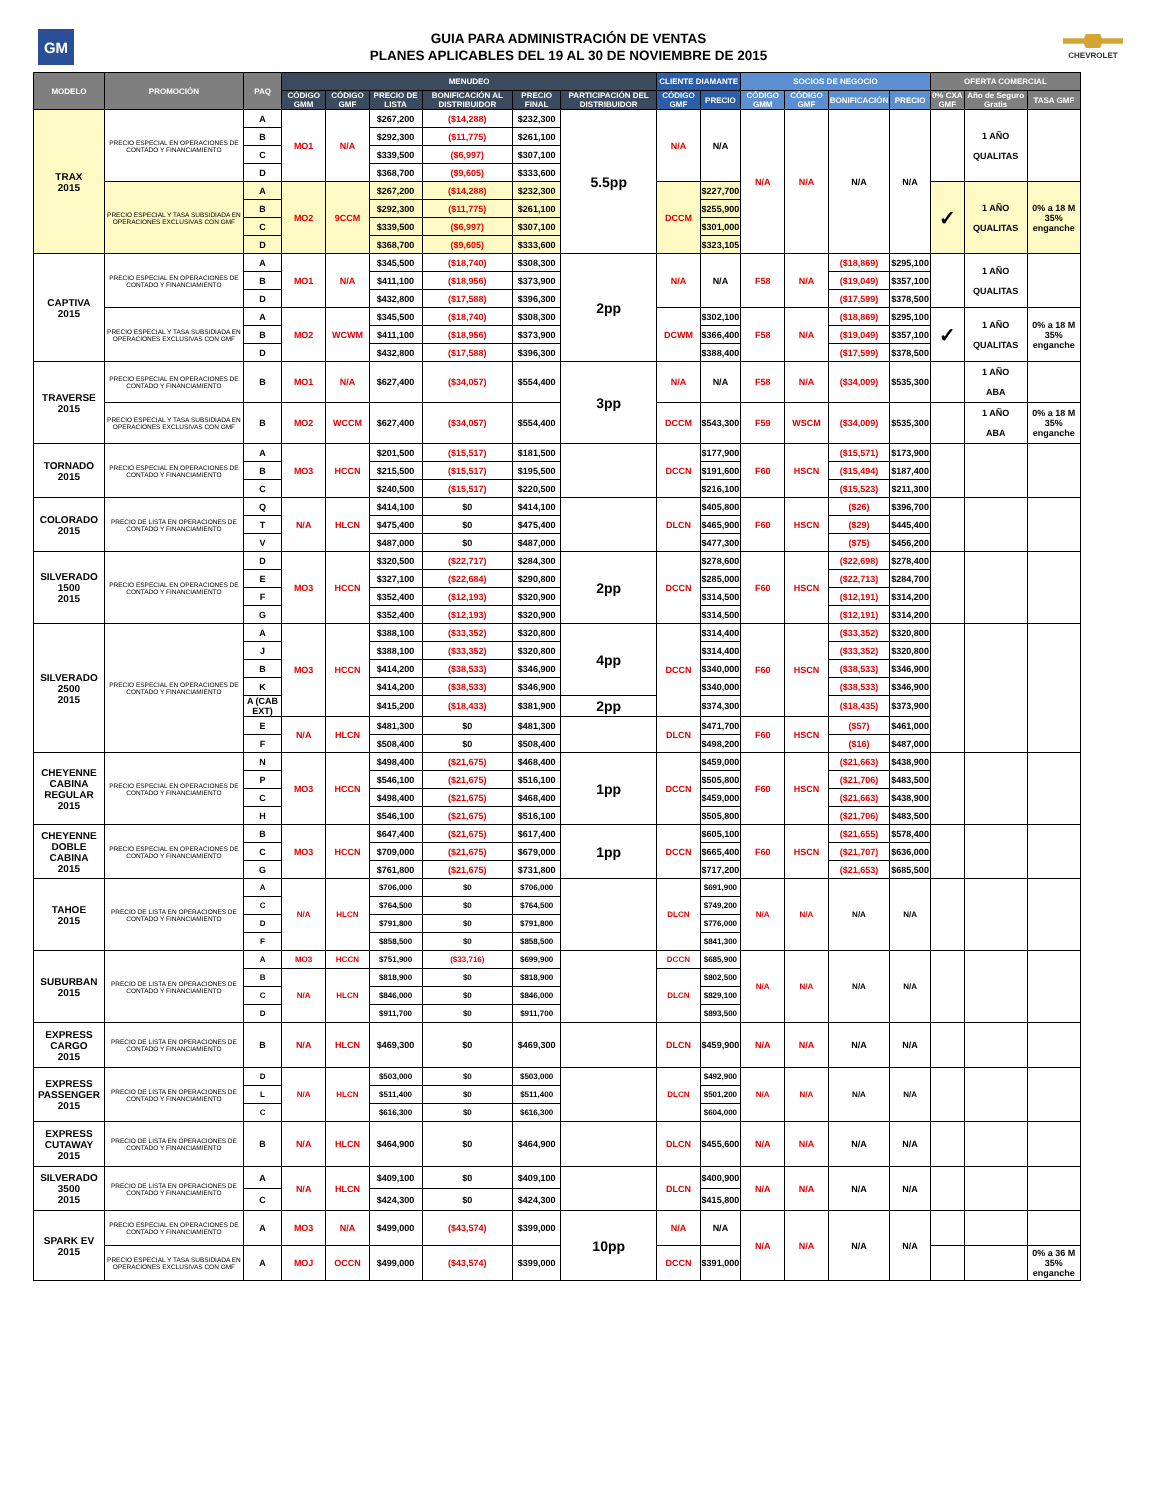GM
GUIA PARA ADMINISTRACIÓN DE VENTAS
PLANES APLICABLES DEL 19 AL 30 DE NOVIEMBRE DE 2015
CHEVROLET
| MODELO | PROMOCIÓN | PAQ | MENUDEO | | | | | | CLIENTE DIAMANTE | | SOCIOS DE NEGOCIO | | | | OFERTA COMERCIAL | | |
| --- | --- | --- | --- | --- | --- | --- | --- | --- | --- | --- | --- | --- | --- | --- | --- | --- | --- |
| | | | CÓDIGO GMM | CÓDIGO GMF | PRECIO DE LISTA | BONIFICACIÓN AL DISTRIBUIDOR | PRECIO FINAL | PARTICIPACIÓN DEL DISTRIBUIDOR | CÓDIGO GMF | PRECIO | CÓDIGO GMM | CÓDIGO GMF | BONIFICACIÓN | PRECIO | 0% CXA GMF | Año de Seguro Gratis | TASA GMF |
| TRAX 2015 | PRECIO ESPECIAL EN OPERACIONES DE CONTADO Y FINANCIAMIENTO | A | MO1 | N/A | $267,200 | ($14,288) | $232,300 | 5.5pp | N/A | N/A | N/A | N/A | N/A | N/A | | 1 AÑO QUALITAS | |
| | | B | | | $292,300 | ($11,775) | $261,100 | | | | | | | | | | |
| | | C | | | $339,500 | ($6,997) | $307,100 | | | | | | | | | | |
| | | D | | | $368,700 | ($9,605) | $333,600 | | | | | | | | | | |
| | PRECIO ESPECIAL Y TASA SUBSIDIADA EN OPERACIONES EXCLUSIVAS CON GMF | A | MO2 | 9CCM | $267,200 | ($14,288) | $232,300 | | DCCM | $227,700 | | | | | ✓ | 1 AÑO QUALITAS | 0% a 18 M 35% enganche |
| | | B | | | $292,300 | ($11,775) | $261,100 | | | $255,900 | | | | | | | |
| | | C | | | $339,500 | ($6,997) | $307,100 | | | $301,000 | | | | | | | |
| | | D | | | $368,700 | ($9,605) | $333,600 | | | $323,105 | | | | | | | |
| CAPTIVA 2015 | PRECIO ESPECIAL EN OPERACIONES DE CONTADO Y FINANCIAMIENTO | A | MO1 | N/A | $345,500 | ($18,740) | $308,300 | 2pp | N/A | N/A | F58 | N/A | ($18,869) | $295,100 | | 1 AÑO QUALITAS | |
| | | B | | | $411,100 | ($18,956) | $373,900 | | | | | | ($19,049) | $357,100 | | | |
| | | D | | | $432,800 | ($17,588) | $396,300 | | | | | | ($17,599) | $378,500 | | | |
| | PRECIO ESPECIAL Y TASA SUBSIDIADA EN OPERACIONES EXCLUSIVAS CON GMF | A | MO2 | WCWM | $345,500 | ($18,740) | $308,300 | | DCWM | $302,100 | F58 | N/A | ($18,869) | $295,100 | ✓ | 1 AÑO QUALITAS | 0% a 18 M 35% enganche |
| | | B | | | $411,100 | ($18,956) | $373,900 | | | $366,400 | | | ($19,049) | $357,100 | | | |
| | | D | | | $432,800 | ($17,588) | $396,300 | | | $388,400 | | | ($17,599) | $378,500 | | | |
| TRAVERSE 2015 | PRECIO ESPECIAL EN OPERACIONES DE CONTADO Y FINANCIAMIENTO | B | MO1 | N/A | $627,400 | ($34,057) | $554,400 | 3pp | N/A | N/A | F58 | N/A | ($34,009) | $535,300 | | 1 AÑO ABA | |
| | PRECIO ESPECIAL Y TASA SUBSIDIADA EN OPERACIONES EXCLUSIVAS CON GMF | B | MO2 | WCCM | $627,400 | ($34,057) | $554,400 | | DCCM | $543,300 | F59 | WSCM | ($34,009) | $535,300 | | 1 AÑO ABA | 0% a 18 M 35% enganche |
| TORNADO 2015 | PRECIO ESPECIAL EN OPERACIONES DE CONTADO Y FINANCIAMIENTO | A | MO3 | HCCN | $201,500 | ($15,517) | $181,500 | | DCCN | $177,900 | F60 | HSCN | ($15,571) | $173,900 | | | |
| | | B | | | $215,500 | ($15,517) | $195,500 | | | $191,600 | | | ($15,494) | $187,400 | | | |
| | | C | | | $240,500 | ($15,517) | $220,500 | | | $216,100 | | | ($15,523) | $211,300 | | | |
| COLORADO 2015 | PRECIO DE LISTA EN OPERACIONES DE CONTADO Y FINANCIAMIENTO | Q | N/A | HLCN | $414,100 | $0 | $414,100 | | DLCN | $405,800 | F60 | HSCN | ($26) | $396,700 | | | |
| | | T | | | $475,400 | $0 | $475,400 | | | $465,900 | | | ($29) | $445,400 | | | |
| | | V | | | $487,000 | $0 | $487,000 | | | $477,300 | | | ($75) | $456,200 | | | |
| SILVERADO 1500 2015 | PRECIO ESPECIAL EN OPERACIONES DE CONTADO Y FINANCIAMIENTO | D | MO3 | HCCN | $320,500 | ($22,717) | $284,300 | 2pp | DCCN | $278,600 | F60 | HSCN | ($22,698) | $278,400 | | | |
| | | E | | | $327,100 | ($22,684) | $290,800 | | | $285,000 | | | ($22,713) | $284,700 | | | |
| | | F | | | $352,400 | ($12,193) | $320,900 | | | $314,500 | | | ($12,191) | $314,200 | | | |
| | | G | | | $352,400 | ($12,193) | $320,900 | | | $314,500 | | | ($12,191) | $314,200 | | | |
| SILVERADO 2500 2015 | PRECIO ESPECIAL EN OPERACIONES DE CONTADO Y FINANCIAMIENTO | A | MO3 | HCCN | $388,100 | ($33,352) | $320,800 | 4pp | DCCN | $314,400 | F60 | HSCN | ($33,352) | $320,800 | | | |
| | | J | | | $388,100 | ($33,352) | $320,800 | | | $314,400 | | | ($33,352) | $320,800 | | | |
| | | B | | | $414,200 | ($38,533) | $346,900 | | | $340,000 | | | ($38,533) | $346,900 | | | |
| | | K | | | $414,200 | ($38,533) | $346,900 | | | $340,000 | | | ($38,533) | $346,900 | | | |
| | | A (CAB EXT) | | | $415,200 | ($18,433) | $381,900 | 2pp | | $374,300 | | | ($18,435) | $373,900 | | | |
| | | E | N/A | HLCN | $481,300 | $0 | $481,300 | | DLCN | $471,700 | F60 | HSCN | ($57) | $461,000 | | | |
| | | F | | | $508,400 | $0 | $508,400 | | | $498,200 | | | ($16) | $487,000 | | | |
| CHEYENNE CABINA REGULAR 2015 | PRECIO ESPECIAL EN OPERACIONES DE CONTADO Y FINANCIAMIENTO | N | MO3 | HCCN | $498,400 | ($21,675) | $468,400 | 1pp | DCCN | $459,000 | F60 | HSCN | ($21,663) | $438,900 | | | |
| | | P | | | $546,100 | ($21,675) | $516,100 | | | $505,800 | | | ($21,706) | $483,500 | | | |
| | | C | | | $498,400 | ($21,675) | $468,400 | | | $459,000 | | | ($21,663) | $438,900 | | | |
| | | H | | | $546,100 | ($21,675) | $516,100 | | | $505,800 | | | ($21,706) | $483,500 | | | |
| CHEYENNE DOBLE CABINA 2015 | PRECIO ESPECIAL EN OPERACIONES DE CONTADO Y FINANCIAMIENTO | B | MO3 | HCCN | $647,400 | ($21,675) | $617,400 | 1pp | DCCN | $605,100 | F60 | HSCN | ($21,655) | $578,400 | | | |
| | | C | | | $709,000 | ($21,675) | $679,000 | | | $665,400 | | | ($21,707) | $636,000 | | | |
| | | G | | | $761,800 | ($21,675) | $731,800 | | | $717,200 | | | ($21,653) | $685,500 | | | |
| TAHOE 2015 | PRECIO DE LISTA EN OPERACIONES DE CONTADO Y FINANCIAMIENTO | A | N/A | HLCN | $706,000 | $0 | $706,000 | | DLCN | $691,900 | N/A | N/A | N/A | N/A | | | |
| | | C | | | $764,500 | $0 | $764,500 | | | $749,200 | | | | | | | |
| | | D | | | $791,800 | $0 | $791,800 | | | $776,000 | | | | | | | |
| | | F | | | $858,500 | $0 | $858,500 | | | $841,300 | | | | | | | |
| SUBURBAN 2015 | PRECIO DE LISTA EN OPERACIONES DE CONTADO Y FINANCIAMIENTO | A | MO3 | HCCN | $751,900 | ($33,716) | $699,900 | | DCCN | $685,900 | N/A | N/A | N/A | N/A | | | |
| | | B | N/A | HLCN | $818,900 | $0 | $818,900 | | DLCN | $802,500 | | | | | | | |
| | | C | | | $846,000 | $0 | $846,000 | | | $829,100 | | | | | | | |
| | | D | | | $911,700 | $0 | $911,700 | | | $893,500 | | | | | | | |
| EXPRESS CARGO 2015 | PRECIO DE LISTA EN OPERACIONES DE CONTADO Y FINANCIAMIENTO | B | N/A | HLCN | $469,300 | $0 | $469,300 | | DLCN | $459,900 | N/A | N/A | N/A | N/A | | | |
| EXPRESS PASSENGER 2015 | PRECIO DE LISTA EN OPERACIONES DE CONTADO Y FINANCIAMIENTO | D | N/A | HLCN | $503,000 | $0 | $503,000 | | DLCN | $492,900 | N/A | N/A | N/A | N/A | | | |
| | | L | | | $511,400 | $0 | $511,400 | | | $501,200 | | | | | | | |
| | | C | | | $616,300 | $0 | $616,300 | | | $604,000 | | | | | | | |
| EXPRESS CUTAWAY 2015 | PRECIO DE LISTA EN OPERACIONES DE CONTADO Y FINANCIAMIENTO | B | N/A | HLCN | $464,900 | $0 | $464,900 | | DLCN | $455,600 | N/A | N/A | N/A | N/A | | | |
| SILVERADO 3500 2015 | PRECIO DE LISTA EN OPERACIONES DE CONTADO Y FINANCIAMIENTO | A | N/A | HLCN | $409,100 | $0 | $409,100 | | DLCN | $400,900 | N/A | N/A | N/A | N/A | | | |
| | | C | | | $424,300 | $0 | $424,300 | | | $415,800 | | | | | | | |
| SPARK EV 2015 | PRECIO ESPECIAL EN OPERACIONES DE CONTADO Y FINANCIAMIENTO | A | MO3 | N/A | $499,000 | ($43,574) | $399,000 | 10pp | N/A | N/A | N/A | N/A | N/A | N/A | | | |
| | PRECIO ESPECIAL Y TASA SUBSIDIADA EN OPERACIONES EXCLUSIVAS CON GMF | A | MOJ | OCCN | $499,000 | ($43,574) | $399,000 | | DCCN | $391,000 | | | | | | | 0% a 36 M 35% enganche |